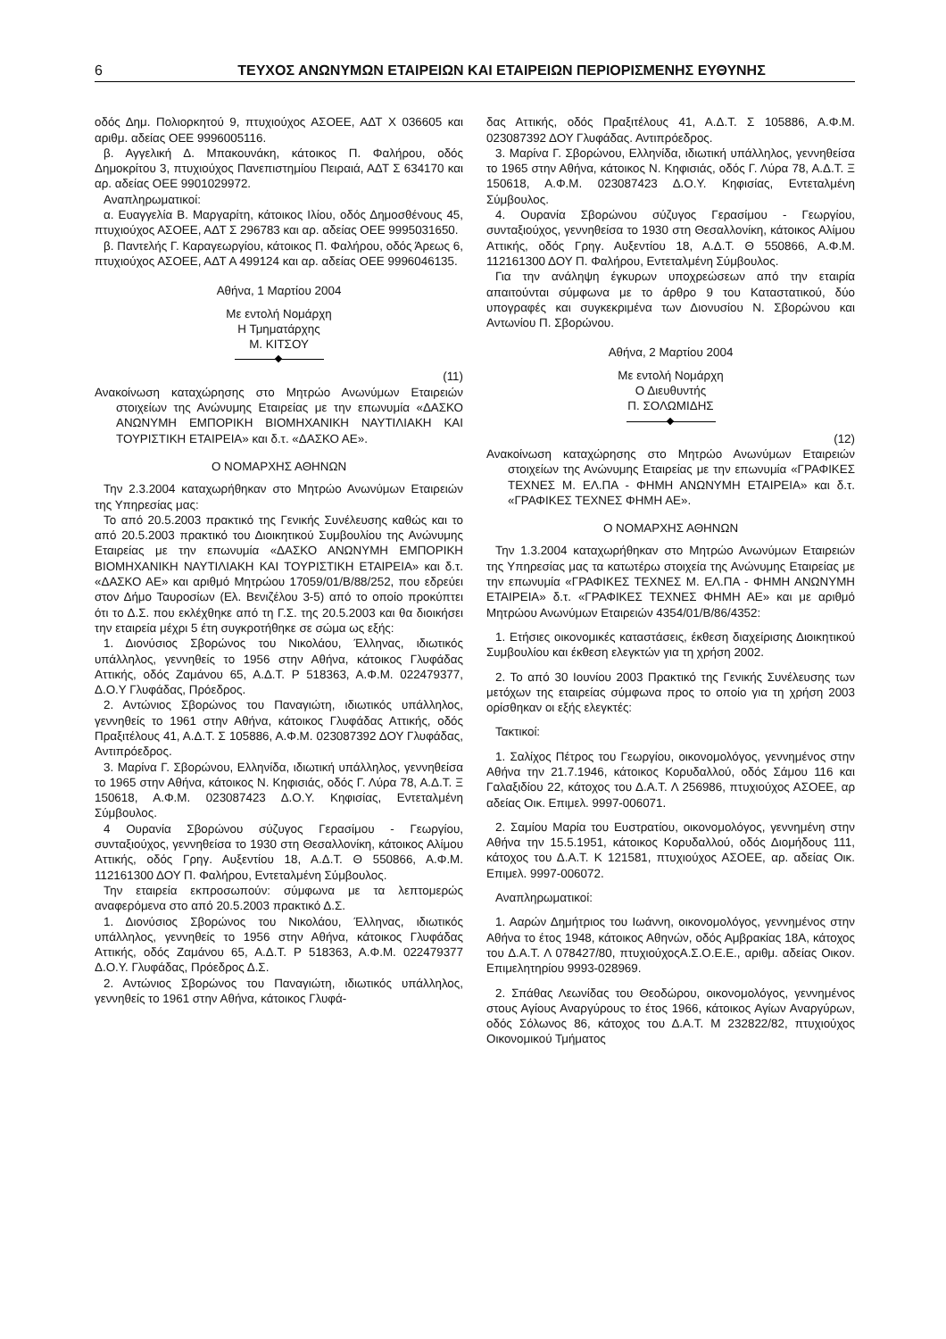6 ΤΕΥΧΟΣ ΑΝΩΝΥΜΩΝ ΕΤΑΙΡΕΙΩΝ ΚΑΙ ΕΤΑΙΡΕΙΩΝ ΠΕΡΙΟΡΙΣΜΕΝΗΣ ΕΥΘΥΝΗΣ
οδός Δημ. Πολιορκητού 9, πτυχιούχος ΑΣΟΕΕ, ΑΔΤ Χ 036605 και αριθμ. αδείας ΟΕΕ 9996005116.
β. Αγγελική Δ. Μπακουνάκη, κάτοικος Π. Φαλήρου, οδός Δημοκρίτου 3, πτυχιούχος Πανεπιστημίου Πειραιά, ΑΔΤ Σ 634170 και αρ. αδείας ΟΕΕ 9901029972.
Αναπληρωματικοί:
α. Ευαγγελία Β. Μαργαρίτη, κάτοικος Ιλίου, οδός Δημοσθένους 45, πτυχιούχος ΑΣΟΕΕ, ΑΔΤ Σ 296783 και αρ. αδείας ΟΕΕ 9995031650.
β. Παντελής Γ. Καραγεωργίου, κάτοικος Π. Φαλήρου, οδός Άρεως 6, πτυχιούχος ΑΣΟΕΕ, ΑΔΤ Α 499124 και αρ. αδείας ΟΕΕ 9996046135.
Αθήνα, 1 Μαρτίου 2004
Με εντολή Νομάρχη
Η Τμηματάρχης
Μ. ΚΙΤΣΟΥ
(11)
Ανακοίνωση καταχώρησης στο Μητρώο Ανωνύμων Εταιρειών στοιχείων της Ανώνυμης Εταιρείας με την επωνυμία «ΔΑΣΚΟ ΑΝΩΝΥΜΗ ΕΜΠΟΡΙΚΗ ΒΙΟΜΗΧΑΝΙΚΗ ΝΑΥΤΙΛΙΑΚΗ ΚΑΙ ΤΟΥΡΙΣΤΙΚΗ ΕΤΑΙΡΕΙΑ» και δ.τ. «ΔΑΣΚΟ ΑΕ».
Ο ΝΟΜΑΡΧΗΣ ΑΘΗΝΩΝ
Την 2.3.2004 καταχωρήθηκαν στο Μητρώο Ανωνύμων Εταιρειών της Υπηρεσίας μας:
Το από 20.5.2003 πρακτικό της Γενικής Συνέλευσης καθώς και το από 20.5.2003 πρακτικό του Διοικητικού Συμβουλίου της Ανώνυμης Εταιρείας με την επωνυμία «ΔΑΣΚΟ ΑΝΩΝΥΜΗ ΕΜΠΟΡΙΚΗ ΒΙΟΜΗΧΑΝΙΚΗ ΝΑΥΤΙΛΙΑΚΗ ΚΑΙ ΤΟΥΡΙΣΤΙΚΗ ΕΤΑΙΡΕΙΑ» και δ.τ. «ΔΑΣΚΟ ΑΕ» και αριθμό Μητρώου 17059/01/Β/88/252, που εδρεύει στον Δήμο Ταυροσίων (Ελ. Βενιζέλου 3-5) από το οποίο προκύπτει ότι το Δ.Σ. που εκλέχθηκε από τη Γ.Σ. της 20.5.2003 και θα διοικήσει την εταιρεία μέχρι 5 έτη συγκροτήθηκε σε σώμα ως εξής:
1. Διονύσιος Σβορώνος του Νικολάου, Έλληνας, ιδιωτικός υπάλληλος, γεννηθείς το 1956 στην Αθήνα, κάτοικος Γλυφάδας Αττικής, οδός Ζαμάνου 65, Α.Δ.Τ. Ρ 518363, Α.Φ.Μ. 022479377, Δ.Ο.Υ Γλυφάδας, Πρόεδρος.
2. Αντώνιος Σβορώνος του Παναγιώτη, ιδιωτικός υπάλληλος, γεννηθείς το 1961 στην Αθήνα, κάτοικος Γλυφάδας Αττικής, οδός Πραξιτέλους 41, Α.Δ.Τ. Σ 105886, Α.Φ.Μ. 023087392 ΔΟΥ Γλυφάδας, Αντιπρόεδρος.
3. Μαρίνα Γ. Σβορώνου, Ελληνίδα, ιδιωτική υπάλληλος, γεννηθείσα το 1965 στην Αθήνα, κάτοικος Ν. Κηφισιάς, οδός Γ. Λύρα 78, Α.Δ.Τ. Ξ 150618, Α.Φ.Μ. 023087423 Δ.Ο.Υ. Κηφισίας, Εντεταλμένη Σύμβουλος.
4 Ουρανία Σβορώνου σύζυγος Γερασίμου - Γεωργίου, συνταξιούχος, γεννηθείσα το 1930 στη Θεσαλλονίκη, κάτοικος Αλίμου Αττικής, οδός Γρηγ. Αυξεντίου 18, Α.Δ.Τ. Θ 550866, Α.Φ.Μ. 112161300 ΔΟΥ Π. Φαλήρου, Εντεταλμένη Σύμβουλος.
Την εταιρεία εκπροσωπούν: σύμφωνα με τα λεπτομερώς αναφερόμενα στο από 20.5.2003 πρακτικό Δ.Σ.
1. Διονύσιος Σβορώνος του Νικολάου, Έλληνας, ιδιωτικός υπάλληλος, γεννηθείς το 1956 στην Αθήνα, κάτοικος Γλυφάδας Αττικής, οδός Ζαμάνου 65, Α.Δ.Τ. Ρ 518363, Α.Φ.Μ. 022479377 Δ.Ο.Υ. Γλυφάδας, Πρόεδρος Δ.Σ.
2. Αντώνιος Σβορώνος του Παναγιώτη, ιδιωτικός υπάλληλος, γεννηθείς το 1961 στην Αθήνα, κάτοικος Γλυφά-
δας Αττικής, οδός Πραξιτέλους 41, Α.Δ.Τ. Σ 105886, Α.Φ.Μ. 023087392 ΔΟΥ Γλυφάδας. Αντιπρόεδρος.
3. Μαρίνα Γ. Σβορώνου, Ελληνίδα, ιδιωτική υπάλληλος, γεννηθείσα το 1965 στην Αθήνα, κάτοικος Ν. Κηφισιάς, οδός Γ. Λύρα 78, Α.Δ.Τ. Ξ 150618, Α.Φ.Μ. 023087423 Δ.Ο.Υ. Κηφισίας, Εντεταλμένη Σύμβουλος.
4. Ουρανία Σβορώνου σύζυγος Γερασίμου - Γεωργίου, συνταξιούχος, γεννηθείσα το 1930 στη Θεσαλλονίκη, κάτοικος Αλίμου Αττικής, οδός Γρηγ. Αυξεντίου 18, Α.Δ.Τ. Θ 550866, Α.Φ.Μ. 112161300 ΔΟΥ Π. Φαλήρου, Εντεταλμένη Σύμβουλος.
Για την ανάληψη έγκυρων υποχρεώσεων από την εταιρία απαιτούνται σύμφωνα με το άρθρο 9 του Καταστατικού, δύο υπογραφές και συγκεκριμένα των Διονυσίου Ν. Σβορώνου και Αντωνίου Π. Σβορώνου.
Αθήνα, 2 Μαρτίου 2004
Με εντολή Νομάρχη
Ο Διευθυντής
Π. ΣΟΛΩΜΙΔΗΣ
(12)
Ανακοίνωση καταχώρησης στο Μητρώο Ανωνύμων Εταιρειών στοιχείων της Ανώνυμης Εταιρείας με την επωνυμία «ΓΡΑΦΙΚΕΣ ΤΕΧΝΕΣ Μ. ΕΛ.ΠΑ - ΦΗΜΗ ΑΝΩΝΥΜΗ ΕΤΑΙΡΕΙΑ» και δ.τ. «ΓΡΑΦΙΚΕΣ ΤΕΧΝΕΣ ΦΗΜΗ ΑΕ».
Ο ΝΟΜΑΡΧΗΣ ΑΘΗΝΩΝ
Την 1.3.2004 καταχωρήθηκαν στο Μητρώο Ανωνύμων Εταιρειών της Υπηρεσίας μας τα κατωτέρω στοιχεία της Ανώνυμης Εταιρείας με την επωνυμία «ΓΡΑΦΙΚΕΣ ΤΕΧΝΕΣ Μ. ΕΛ.ΠΑ - ΦΗΜΗ ΑΝΩΝΥΜΗ ΕΤΑΙΡΕΙΑ» δ.τ. «ΓΡΑΦΙΚΕΣ ΤΕΧΝΕΣ ΦΗΜΗ ΑΕ» και με αριθμό Μητρώου Ανωνύμων Εταιρειών 4354/01/Β/86/4352:
1. Ετήσιες οικονομικές καταστάσεις, έκθεση διαχείρισης Διοικητικού Συμβουλίου και έκθεση ελεγκτών για τη χρήση 2002.
2. Το από 30 Ιουνίου 2003 Πρακτικό της Γενικής Συνέλευσης των μετόχων της εταιρείας σύμφωνα προς το οποίο για τη χρήση 2003 ορίσθηκαν οι εξής ελεγκτές:
Τακτικοί:
1. Σαλίχος Πέτρος του Γεωργίου, οικονομολόγος, γεννημένος στην Αθήνα την 21.7.1946, κάτοικος Κορυδαλλού, οδός Σάμου 116 και Γαλαξιδίου 22, κάτοχος του Δ.Α.Τ. Λ 256986, πτυχιούχος ΑΣΟΕΕ, αρ αδείας Οικ. Επιμελ. 9997-006071.
2. Σαμίου Μαρία του Ευστρατίου, οικονομολόγος, γεννημένη στην Αθήνα την 15.5.1951, κάτοικος Κορυδαλλού, οδός Διομήδους 111, κάτοχος του Δ.Α.Τ. Κ 121581, πτυχιούχος ΑΣΟΕΕ, αρ. αδείας Οικ. Επιμελ. 9997-006072.
Αναπληρωματικοί:
1. Ααρών Δημήτριος του Ιωάννη, οικονομολόγος, γεννημένος στην Αθήνα το έτος 1948, κάτοικος Αθηνών, οδός Αμβρακίας 18Α, κάτοχος του Δ.Α.Τ. Λ 078427/80, πτυχιούχοςΑ.Σ.Ο.Ε.Ε., αριθμ. αδείας Οικον. Επιμελητηρίου 9993-028969.
2. Σπάθας Λεωνίδας του Θεοδώρου, οικονομολόγος, γεννημένος στους Αγίους Αναργύρους το έτος 1966, κάτοικος Αγίων Αναργύρων, οδός Σόλωνος 86, κάτοχος του Δ.Α.Τ. Μ 232822/82, πτυχιούχος Οικονομικού Τμήματος